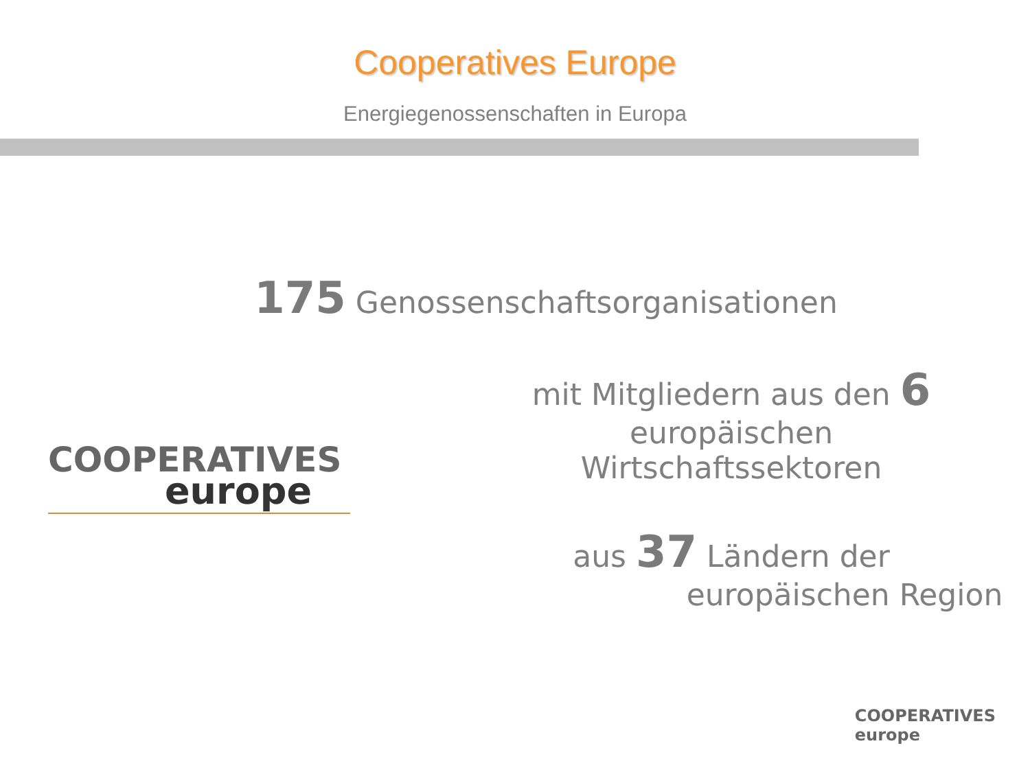Cooperatives Europe
Energiegenossenschaften in Europa
175 Genossenschaftsorganisationen
COOPERATIVES
europe
mit Mitgliedern aus den 6 europäischen
Wirtschaftssektoren
aus 37 Ländern der
europäischen Region
COOPERATIVES
europe